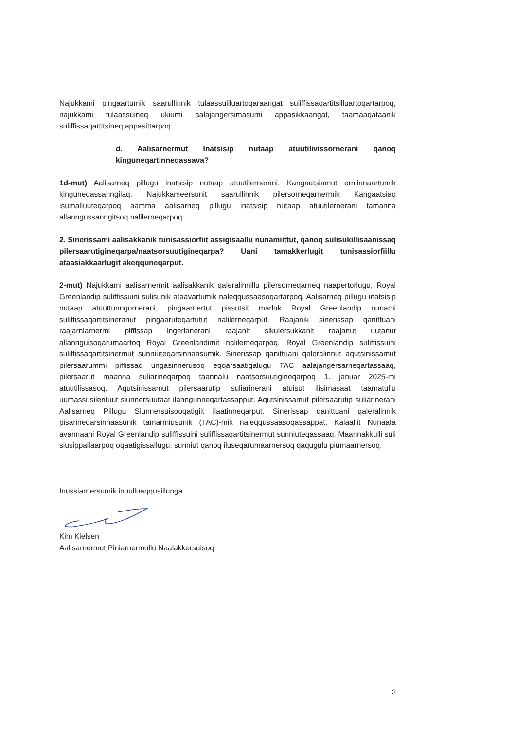Najukkami pingaartumik saarullinnik tulaassuilluartoqaraangat suliffissaqartitsilluartoqartarpoq, najukkami tulaassuineq ukiumi aalajangersimasumi appasikkaangat, taamaaqataanik suliffissaqartitsineq appasittarpoq.
d. Aalisarnermut Inatsisip nutaap atuutilivissornerani qanoq kinguneqartinneqassava?
1d-mut) Aalisarneq pillugu inatsisip nutaap atuutilernerani, Kangaatsiamut erniinnaartumik kinguneqassanngilaq. Najukkameersunit saarullinnik pilersorneqarnermik Kangaatsiaq isumalluuteqarpoq aamma aalisarneq pillugu inatsisip nutaap atuutilernerani tamanna allanngussanngitsoq nalilerneqarpoq.
2. Sinerissami aalisakkanik tunisassiorfiit assigisaallu nunamiittut, qanoq sulisukillisaanissaq pilersaarutigineqarpa/naatsorsuutigineqarpa? Uani tamakkerlugit tunisassiorfiillu ataasiakkaarlugit akeqquneqarput.
2-mut) Najukkami aalisarnermit aalisakkanik qaleralinnillu pilersorneqarneq naapertorlugu, Royal Greenlandip suliffissuini sulisunik ataavartumik naleqqussaasoqartarpoq. Aalisarneq pillugu inatsisip nutaap atuuttunngornerani, pingaarnertut pissutsit marluk Royal Greenlandip nunami suliffissaqartitsineranut pingaaruteqartutut nalilerneqarput. Raajanik sinerissap qanittuani raajarniarnermi piffissap ingerlanerani raajanit sikulersukkanit raajanut uutanut allannguisoqarumaartoq Royal Greenlandimit nalilerneqarpoq, Royal Greenlandip suliffissuini suliffissaqartitsinermut sunniuteqarsinnaasumik. Sinerissap qanittuani qaleralinnut aqutsinissamut pilersaarummi piffissaq ungasinnerusoq eqqarsaatigalugu TAC aalajangersarneqartassaaq, pilersaarut maanna suliarineqarpoq taannalu naatsorsuutigineqarpoq 1. januar 2025-mi atuutilissasoq. Aqutsinissamut pilersaarutip suliarinerani atuisut ilisimasaat taamatullu uumassusilerituut siunnersuutaat ilanngunneqartassapput. Aqutsinissamut pilersaarutip suliarinerani Aalisarneq Pillugu Siunnersuisooqatigiit ilaatinneqarput. Sinerissap qanittuani qaleralinnik pisarineqarsinnaasunik tamarmiusunik (TAC)-mik naleqqussaasoqassappat, Kalaallit Nunaata avannaani Royal Greenlandip suliffissuini suliffissaqartitsinermut sunniuteqassaaq. Maannakkulli suli siusippallaarpoq oqaatigissallugu, sunniut qanoq iluseqarumaarnersoq qaqugulu piumaarnersoq.
Inussiarnersumik inuulluaqqusillunga
Kim Kielsen
Aalisarnermut Piniarnermullu Naalakkersuisoq
2